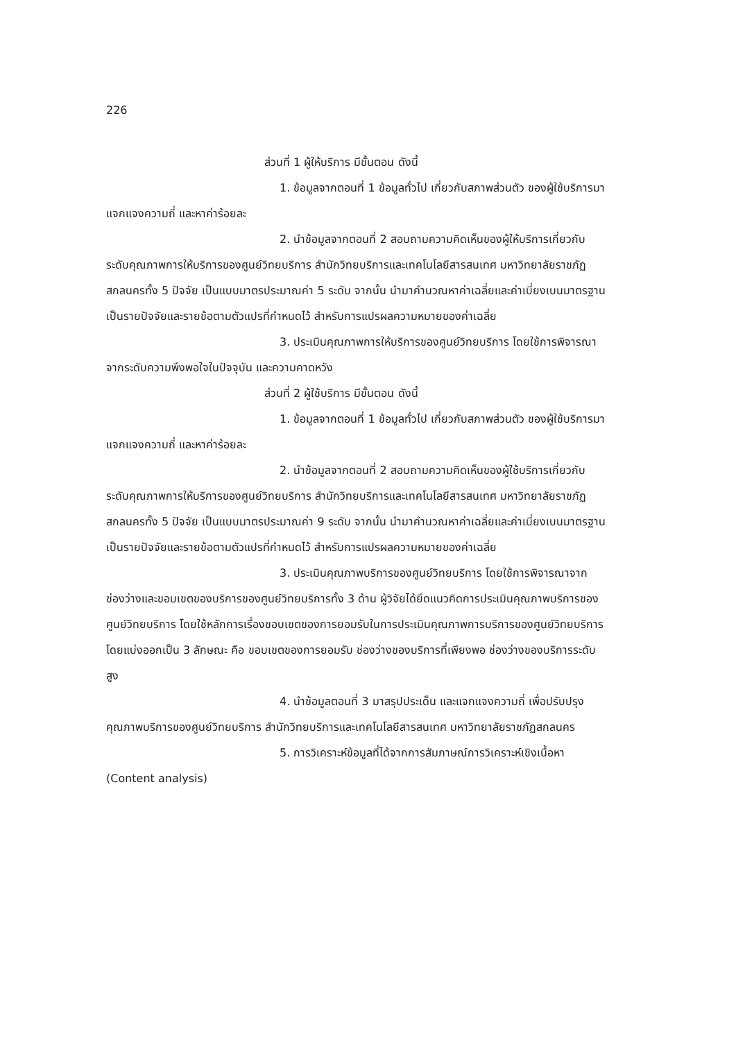226
ส่วนที่ 1 ผู้ให้บริการ มีขั้นตอน ดังนี้
1. ข้อมูลจากตอนที่ 1 ข้อมูลทั่วไป เกี่ยวกับสภาพส่วนตัว ของผู้ใช้บริการมาแจกแจงความถี่ และหาค่าร้อยละ
2. นำข้อมูลจากตอนที่ 2 สอบถามความคิดเห็นของผู้ให้บริการเกี่ยวกับระดับคุณภาพการให้บริการของศูนย์วิทยบริการ สำนักวิทยบริการและเทคโนโลยีสารสนเทศ มหาวิทยาลัยราชภัฏสกลนครทั้ง 5 ปัจจัย เป็นแบบมาตรประมาณค่า 5 ระดับ จากนั้น นำมาคำนวณหาค่าเฉลี่ยและค่าเบี่ยงเบนมาตรฐาน เป็นรายปัจจัยและรายข้อตามตัวแปรที่กำหนดไว้ สำหรับการแปรผลความหมายของค่าเฉลี่ย
3. ประเมินคุณภาพการให้บริการของศูนย์วิทยบริการ โดยใช้การพิจารณาจากระดับความพึงพอใจในปัจจุบัน และความคาดหวัง
ส่วนที่ 2 ผู้ใช้บริการ มีขั้นตอน ดังนี้
1. ข้อมูลจากตอนที่ 1 ข้อมูลทั่วไป เกี่ยวกับสภาพส่วนตัว ของผู้ใช้บริการมาแจกแจงความถี่ และหาค่าร้อยละ
2. นำข้อมูลจากตอนที่ 2 สอบถามความคิดเห็นของผู้ใช้บริการเกี่ยวกับระดับคุณภาพการให้บริการของศูนย์วิทยบริการ สำนักวิทยบริการและเทคโนโลยีสารสนเทศ มหาวิทยาลัยราชภัฏสกลนครทั้ง 5 ปัจจัย เป็นแบบมาตรประมาณค่า 9 ระดับ จากนั้น นำมาคำนวณหาค่าเฉลี่ยและค่าเบี่ยงเบนมาตรฐาน เป็นรายปัจจัยและรายข้อตามตัวแปรที่กำหนดไว้ สำหรับการแปรผลความหมายของค่าเฉลี่ย
3. ประเมินคุณภาพบริการของศูนย์วิทยบริการ โดยใช้การพิจารณาจากช่องว่างและขอบเขตของบริการของศูนย์วิทยบริการทั้ง 3 ด้าน ผู้วิจัยได้ยึดแนวคิดการประเมินคุณภาพบริการของศูนย์วิทยบริการ โดยใช้หลักการเรื่องขอบเขตของการยอมรับในการประเมินคุณภาพการบริการของศูนย์วิทยบริการ โดยแบ่งออกเป็น 3 ลักษณะ คือ ขอบเขตของการยอมรับ ช่องว่างของบริการที่เพียงพอ ช่องว่างของบริการระดับสูง
4. นำข้อมูลตอนที่ 3 มาสรุปประเด็น และแจกแจงความถี่ เพื่อปรับปรุงคุณภาพบริการของศูนย์วิทยบริการ สำนักวิทยบริการและเทคโนโลยีสารสนเทศ มหาวิทยาลัยราชภัฏสกลนคร
5. การวิเคราะห์ข้อมูลที่ได้จากการสัมภาษณ์การวิเคราะห์เชิงเนื้อหา (Content analysis)